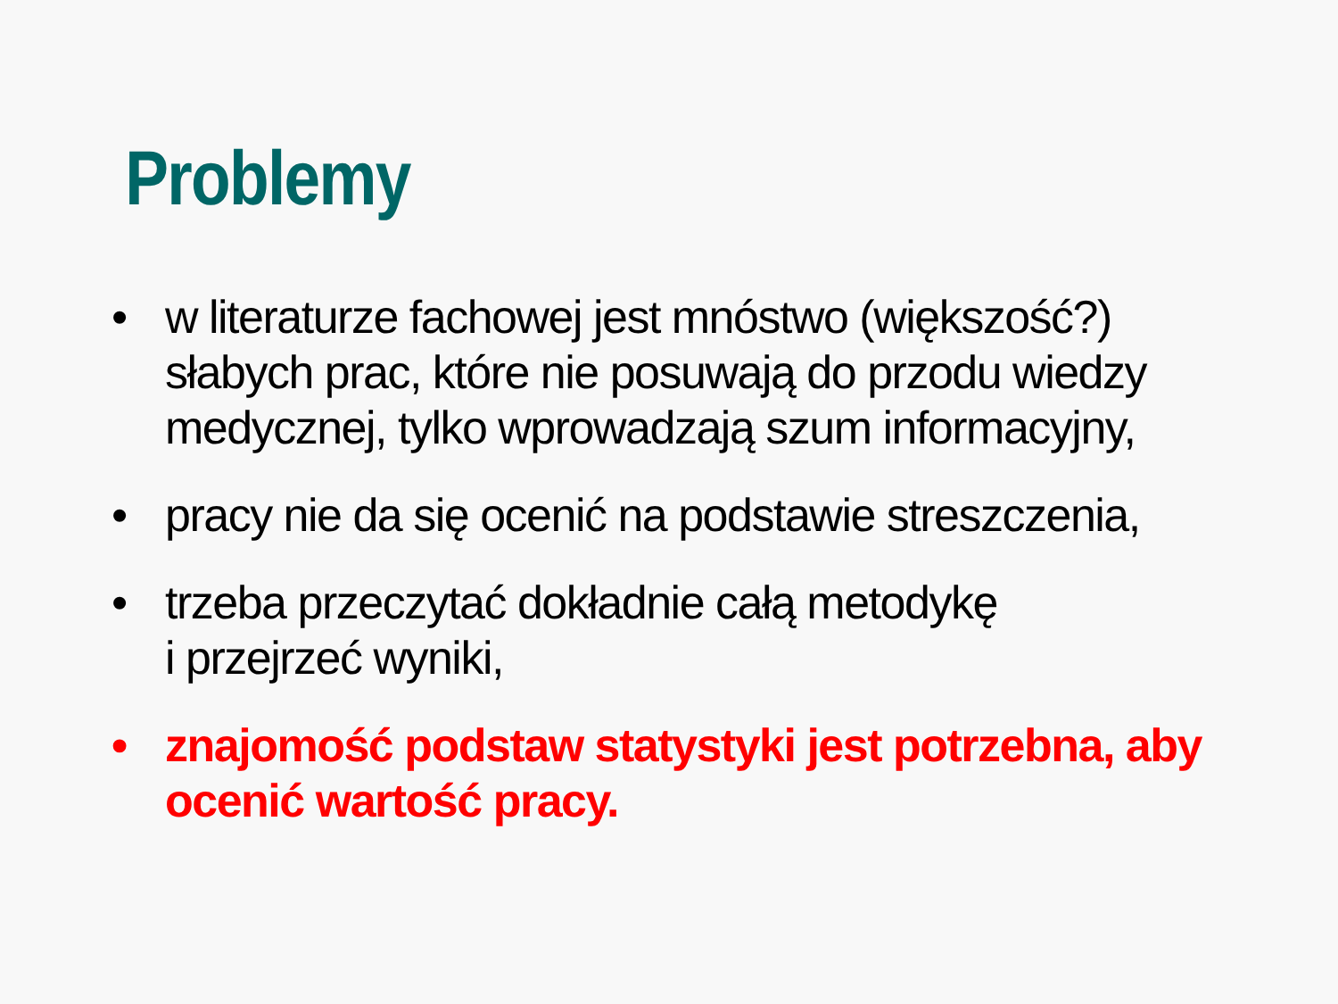Problemy
• w literaturze fachowej jest mnóstwo (większość?) słabych prac, które nie posuwają do przodu wiedzy medycznej, tylko wprowadzają szum informacyjny,
• pracy nie da się ocenić na podstawie streszczenia,
• trzeba przeczytać dokładnie całą metodykę
i przejrzeć wyniki,
• znajomość podstaw statystyki jest potrzebna, aby ocenić wartość pracy.